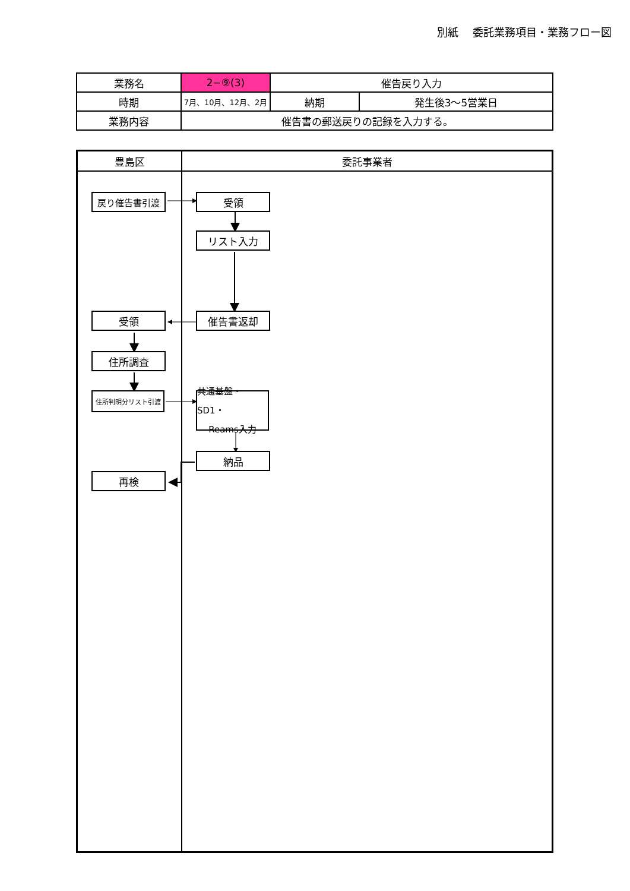別紙　 委託業務項目・業務フロー図
| 業務名 | 2−⑨(3) | 催告戻り入力 | |
| 時期 | 7月、10月、12月、2月 | 納期 | 発生後3〜5営業日 |
| 業務内容 | 催告書の郵送戻りの記録を入力する。 | | |
豊島区 委託事業者
戻り催告書引渡 受領
リスト入力
受領 催告書返却
住所調査
住所判明分リスト引渡
共通基盤・SD1・
Reams入力
納品
再検